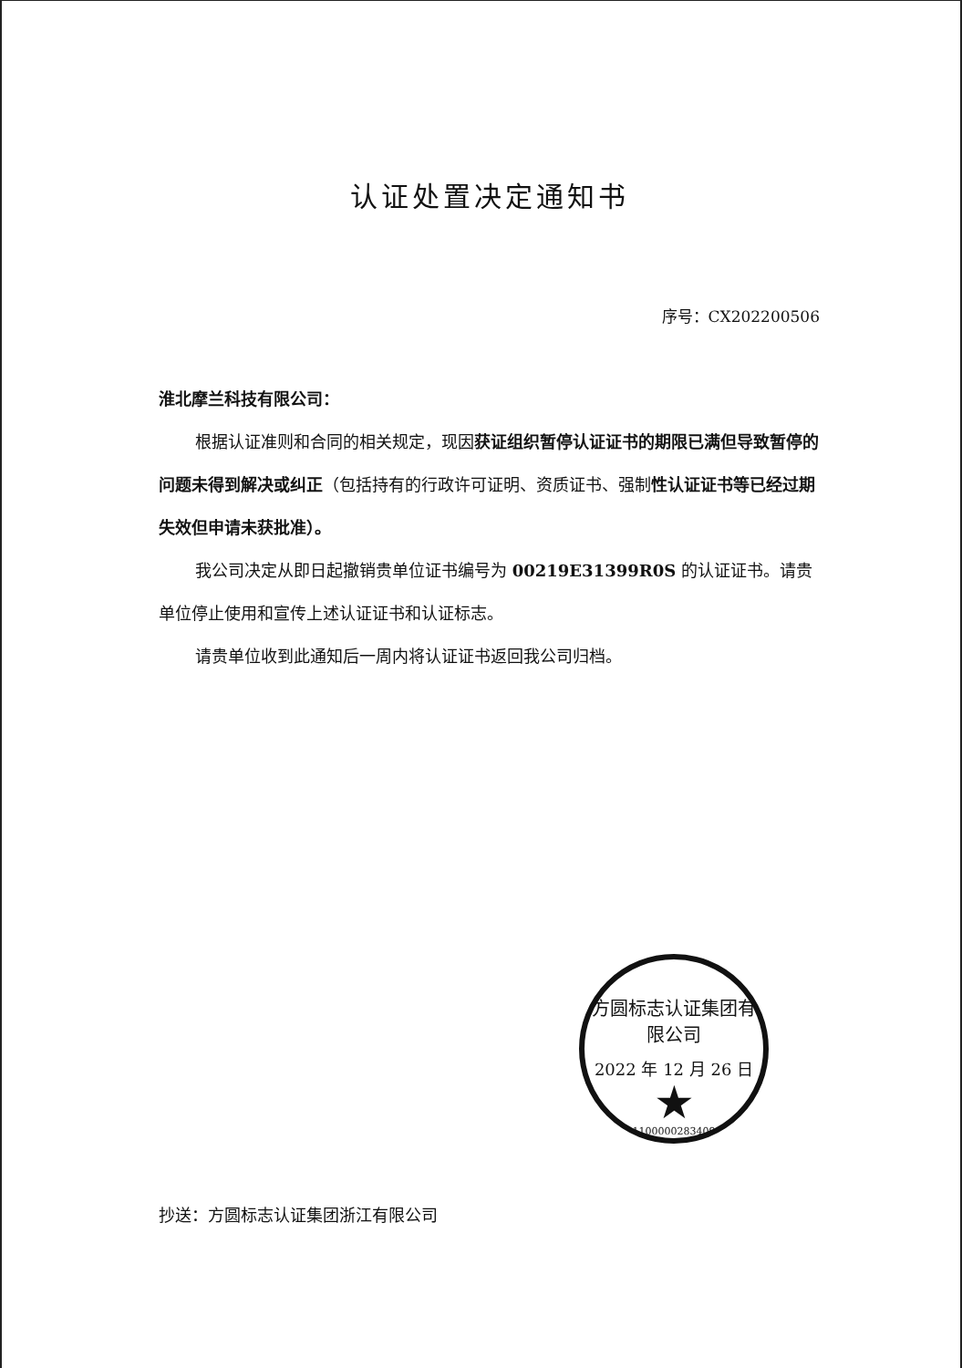认证处置决定通知书
序号：CX202200506
淮北摩兰科技有限公司：
根据认证准则和合同的相关规定，现因获证组织暂停认证证书的期限已满但导致暂停的问题未得到解决或纠正（包括持有的行政许可证明、资质证书、强制性认证证书等已经过期失效但申请未获批准）。
我公司决定从即日起撤销贵单位证书编号为 00219E31399R0S 的认证证书。请贵单位停止使用和宣传上述认证证书和认证标志。
请贵单位收到此通知后一周内将认证证书返回我公司归档。
抄送：方圆标志认证集团浙江有限公司
方圆标志认证集团有限公司
2022 年 12 月 26 日
★
1100000283409